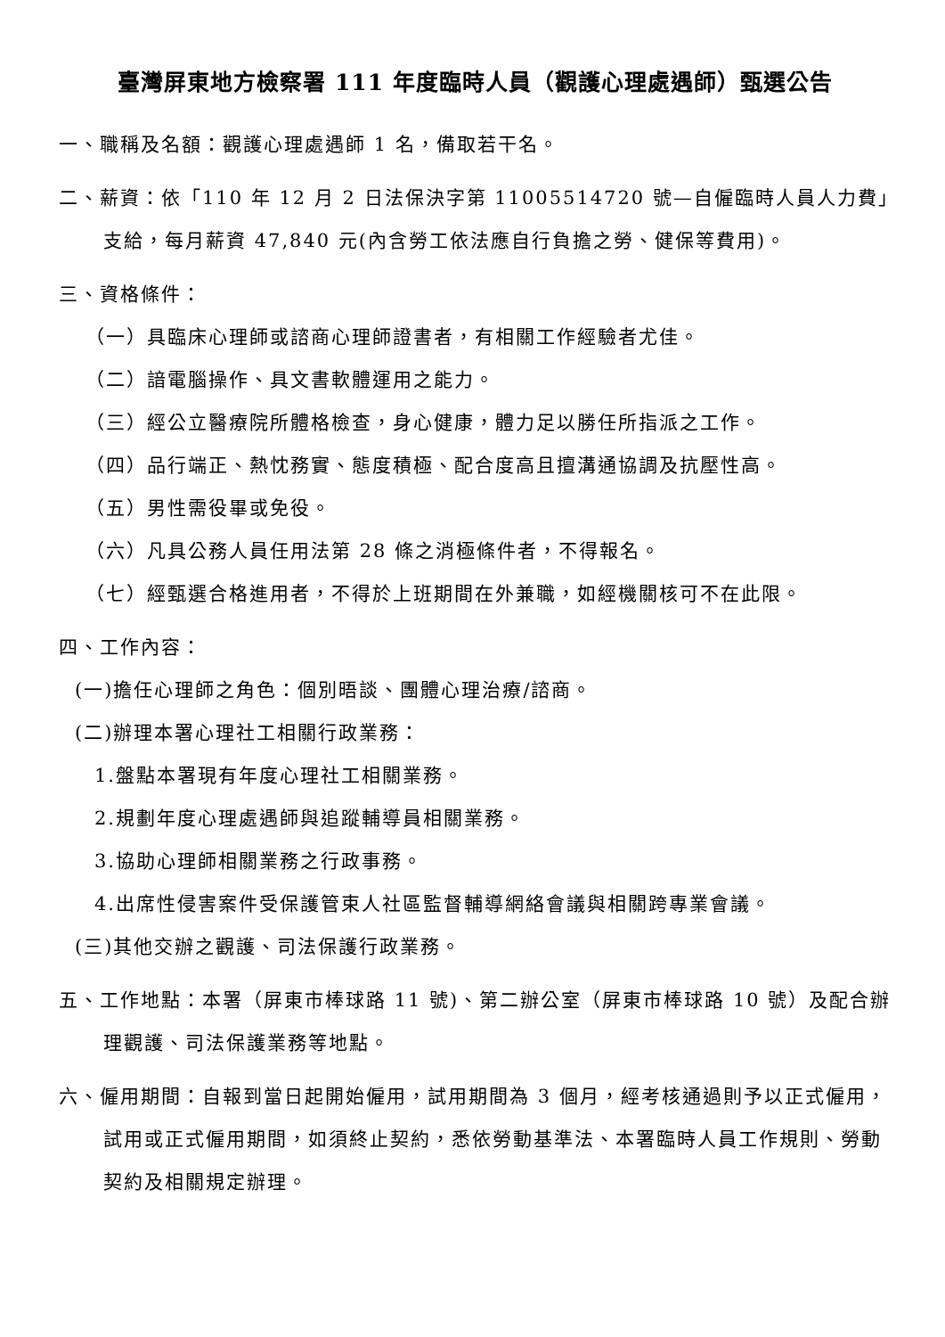臺灣屏東地方檢察署 111 年度臨時人員（觀護心理處遇師）甄選公告
一、職稱及名額：觀護心理處遇師 1 名，備取若干名。
二、薪資：依「110 年 12 月 2 日法保決字第 11005514720 號—自僱臨時人員人力費」支給，每月薪資 47,840 元(內含勞工依法應自行負擔之勞、健保等費用)。
三、資格條件：
（一）具臨床心理師或諮商心理師證書者，有相關工作經驗者尤佳。
（二）諳電腦操作、具文書軟體運用之能力。
（三）經公立醫療院所體格檢查，身心健康，體力足以勝任所指派之工作。
（四）品行端正、熱忱務實、態度積極、配合度高且擅溝通協調及抗壓性高。
（五）男性需役畢或免役。
（六）凡具公務人員任用法第 28 條之消極條件者，不得報名。
（七）經甄選合格進用者，不得於上班期間在外兼職，如經機關核可不在此限。
四、工作內容：
(一)擔任心理師之角色：個別晤談、團體心理治療/諮商。
(二)辦理本署心理社工相關行政業務：
1.盤點本署現有年度心理社工相關業務。
2.規劃年度心理處遇師與追蹤輔導員相關業務。
3.協助心理師相關業務之行政事務。
4.出席性侵害案件受保護管束人社區監督輔導網絡會議與相關跨專業會議。
(三)其他交辦之觀護、司法保護行政業務。
五、工作地點：本署（屏東市棒球路 11 號)、第二辦公室（屏東市棒球路 10 號）及配合辦理觀護、司法保護業務等地點。
六、僱用期間：自報到當日起開始僱用，試用期間為 3 個月，經考核通過則予以正式僱用，試用或正式僱用期間，如須終止契約，悉依勞動基準法、本署臨時人員工作規則、勞動契約及相關規定辦理。